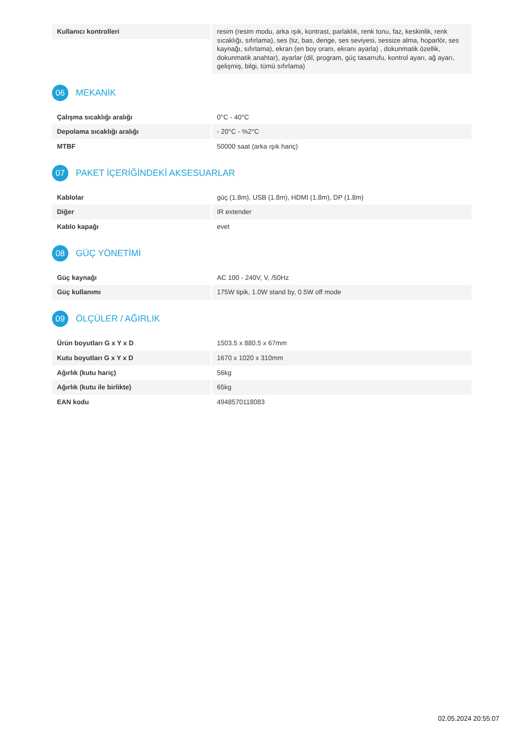| Kullanıcı kontrolleri | resim (resim modu, arka ışık, kontrast, parlaklık, renk tonu, faz, keskinlik, renk sıcaklığı, sıfırlama), ses (tiz, bas, denge, ses seviyesi, sessize alma, hoparlör, ses kaynağı, sıfırlama), ekran (en boy oranı, ekranı ayarla) , dokunmatik özellik, dokunmatik anahtar), ayarlar (dil, program, güç tasarrufu, kontrol ayarı, ağ ayarı, gelişmiş, bilgi, tümü sıfırlama) |
06 MEKANİK
| Çalışma sıcaklığı aralığı | 0°C - 40°C |
| Depolama sıcaklığı aralığı | - 20°C - %2°C |
| MTBF | 50000 saat (arka ışık hariç) |
07 PAKET İÇERİĞİNDEKİ AKSESUARLAR
| Kablolar | güç (1.8m), USB (1.8m), HDMI (1.8m), DP (1.8m) |
| Diğer | IR extender |
| Kablo kapağı | evet |
08 GÜÇ YÖNETİMİ
| Güç kaynağı | AC 100 - 240V, V, /50Hz |
| Güç kullanımı | 175W tipik, 1.0W stand by, 0.5W off mode |
09 ÖLÇÜLER / AĞIRLIK
| Ürün boyutları G x Y x D | 1503.5 x 880.5 x 67mm |
| Kutu boyutları G x Y x D | 1670 x 1020 x 310mm |
| Ağırlık (kutu hariç) | 56kg |
| Ağırlık (kutu ile birlikte) | 65kg |
| EAN kodu | 4948570118083 |
02.05.2024 20:55:07